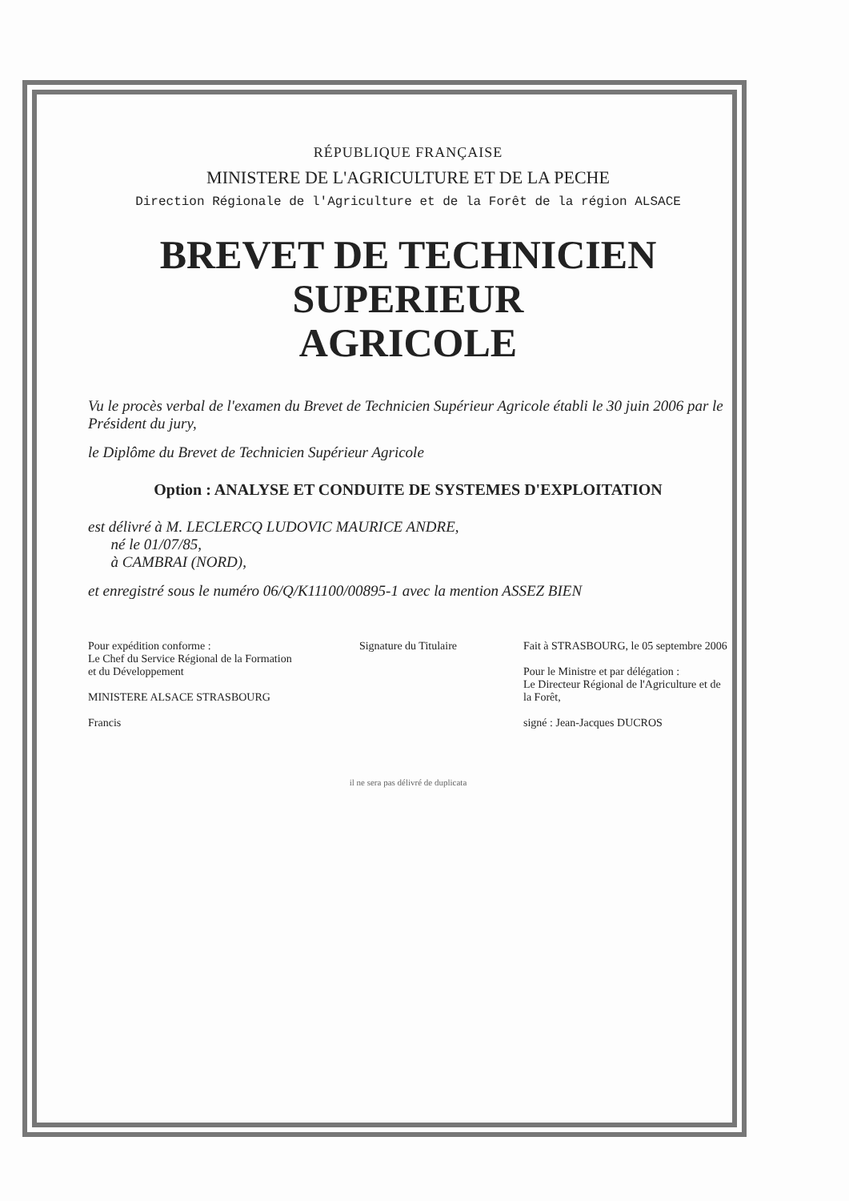RÉPUBLIQUE FRANÇAISE
MINISTERE DE L'AGRICULTURE ET DE LA PECHE
Direction Régionale de l'Agriculture et de la Forêt de la région ALSACE
BREVET DE TECHNICIEN SUPERIEUR
AGRICOLE
Vu le procès verbal de l'examen du Brevet de Technicien Supérieur Agricole établi le 30 juin 2006 par le Président du jury,
le Diplôme du Brevet de Technicien Supérieur Agricole
Option : ANALYSE ET CONDUITE DE SYSTEMES D'EXPLOITATION
est délivré à M. LECLERCQ LUDOVIC MAURICE ANDRE,
né le 01/07/85,
à CAMBRAI (NORD),
et enregistré sous le numéro 06/Q/K11100/00895-1 avec la mention ASSEZ BIEN
Pour expédition conforme :
Le Chef du Service Régional de la Formation et du Développement
MINISTERE ALSACE STRASBOURG
Francis
Signature du Titulaire Fait à STRASBOURG, le 05 septembre 2006
Pour le Ministre et par délégation :
Le Directeur Régional de l'Agriculture et de la Forêt,
signé : Jean-Jacques DUCROS
il ne sera pas délivré de duplicata